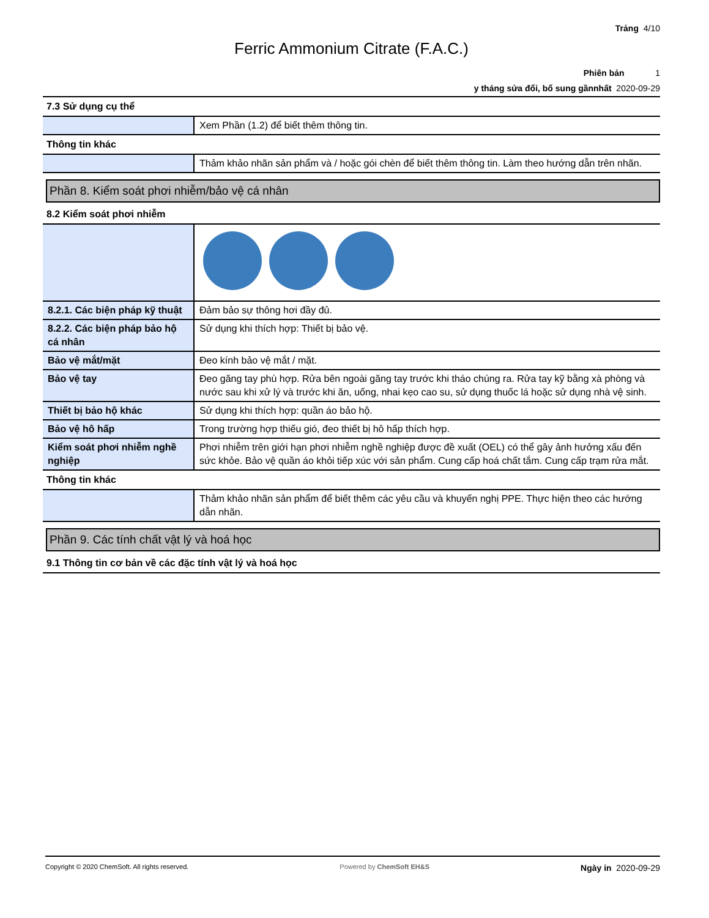Trảng 4/10
Ferric Ammonium Citrate (F.A.C.)
Phiên bản 1
y tháng sửa đổi, bổ sung gầnnhất 2020-09-29
7.3 Sử dụng cụ thể
| | Xem Phần (1.2) để biết thêm thông tin. |
Thông tin khác
| | Thảm khảo nhãn sản phẩm và / hoặc gói chèn để biết thêm thông tin. Làm theo hướng dẫn trên nhãn. |
Phần 8. Kiểm soát phơi nhiễm/bảo vệ cá nhân
8.2 Kiểm soát phơi nhiễm
| 8.2.1. Các biện pháp kỹ thuật | Đảm bảo sự thông hơi đầy đủ. |
| 8.2.2. Các biện pháp bảo hộ cá nhân | Sử dụng khi thích hợp: Thiết bị bảo vệ. |
| Bảo vệ mắt/mặt | Đeo kính bảo vệ mắt / mặt. |
| Bảo vệ tay | Đeo găng tay phù hợp. Rửa bên ngoài găng tay trước khi tháo chúng ra. Rửa tay kỹ bằng xà phòng và nước sau khi xử lý và trước khi ăn, uống, nhai kẹo cao su, sử dụng thuốc lá hoặc sử dụng nhà vệ sinh. |
| Thiết bị bảo hộ khác | Sử dụng khi thích hợp: quần áo bảo hộ. |
| Bảo vệ hô hấp | Trong trường hợp thiếu gió, đeo thiết bị hô hấp thích hợp. |
| Kiểm soát phơi nhiễm nghề nghiệp | Phơi nhiễm trên giới hạn phơi nhiễm nghề nghiệp được đề xuất (OEL) có thể gây ảnh hưởng xấu đến sức khỏe. Bảo vệ quần áo khỏi tiếp xúc với sản phẩm. Cung cấp hoá chất tắm. Cung cấp trạm rửa mắt. |
Thông tin khác
| | Thảm khảo nhãn sản phẩm để biết thêm các yêu cầu và khuyến nghị PPE. Thực hiện theo các hướng dẫn nhãn. |
Phần 9. Các tính chất vật lý và hoá học
9.1 Thông tin cơ bản về các đặc tính vật lý và hoá học
Copyright © 2020 ChemSoft. All rights reserved.
Powered by ChemSoft EH&S
Ngày in 2020-09-29